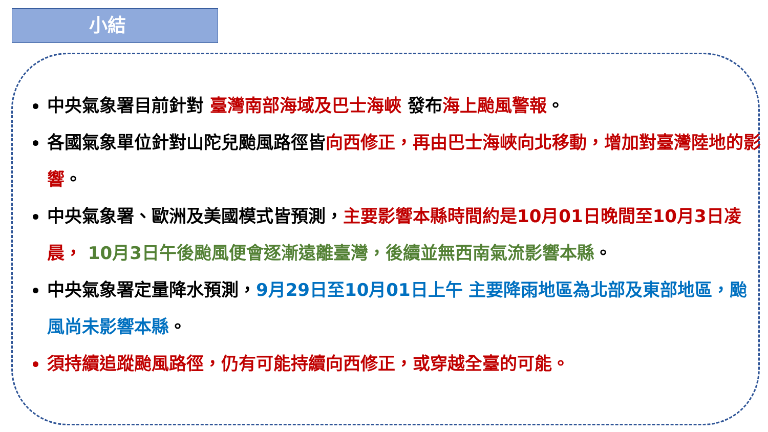小結
中央氣象署目前針對 臺灣南部海域及巴士海峽 發布海上颱風警報。
各國氣象單位針對山陀兒颱風路徑皆向西修正，再由巴士海峽向北移動，增加對臺灣陸地的影響。
中央氣象署、歐洲及美國模式皆預測，主要影響本縣時間約是10月01日晚間至10月3日凌晨， 10月3日午後颱風便會逐漸遠離臺灣，後續並無西南氣流影響本縣。
中央氣象署定量降水預測，9月29日至10月01日上午 主要降雨地區為北部及東部地區，颱風尚未影響本縣。
須持續追蹤颱風路徑，仍有可能持續向西修正，或穿越全臺的可能。